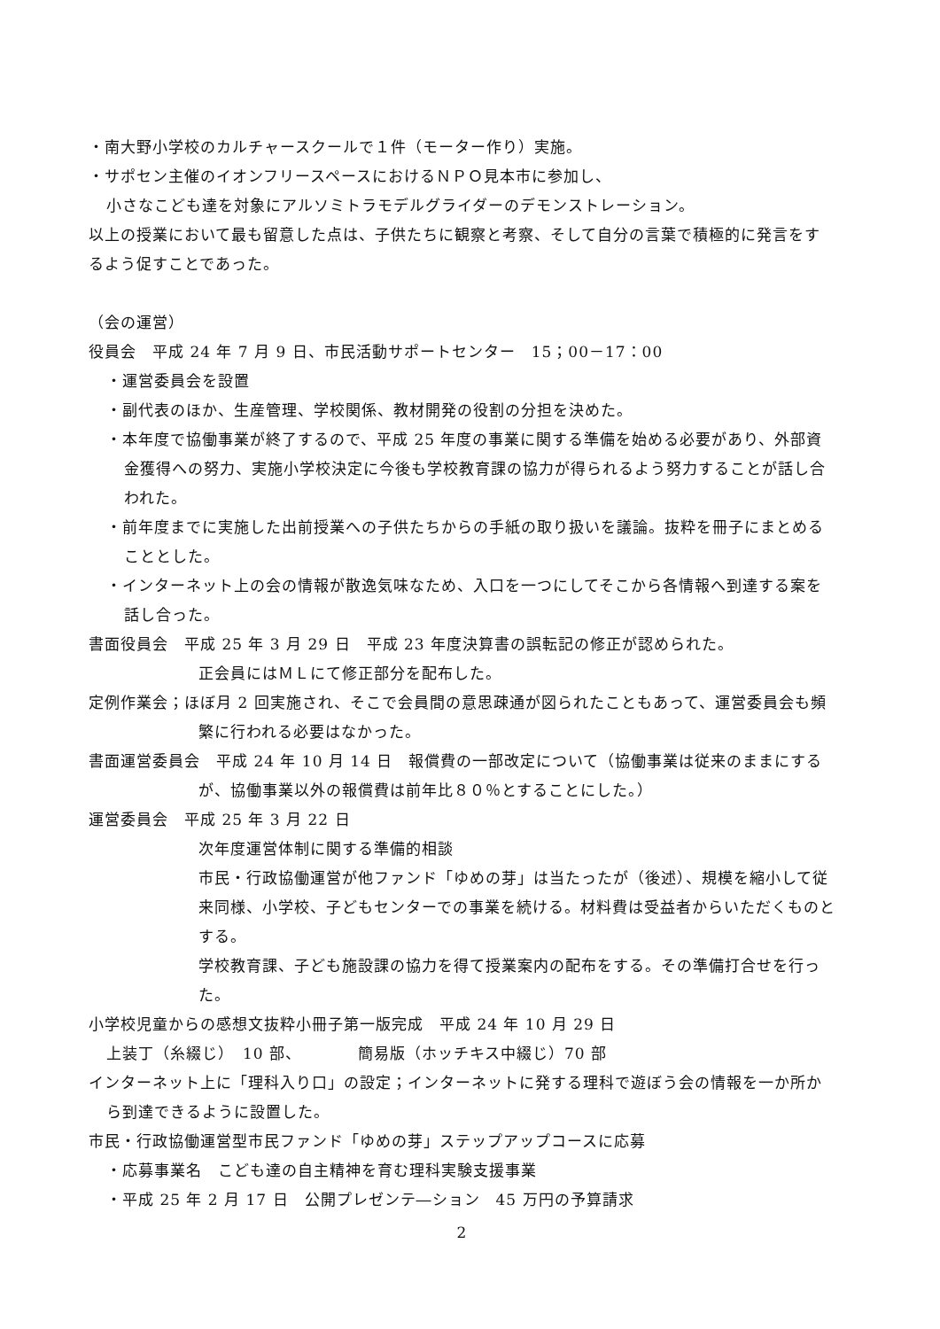・南大野小学校のカルチャースクールで１件（モーター作り）実施。
・サポセン主催のイオンフリースペースにおけるＮＰＯ見本市に参加し、
小さなこども達を対象にアルソミトラモデルグライダーのデモンストレーション。
以上の授業において最も留意した点は、子供たちに観察と考察、そして自分の言葉で積極的に発言をするよう促すことであった。
（会の運営）
役員会　平成 24 年 7 月 9 日、市民活動サポートセンター　15；00－17：00
・運営委員会を設置
・副代表のほか、生産管理、学校関係、教材開発の役割の分担を決めた。
・本年度で協働事業が終了するので、平成 25 年度の事業に関する準備を始める必要があり、外部資金獲得への努力、実施小学校決定に今後も学校教育課の協力が得られるよう努力することが話し合われた。
・前年度までに実施した出前授業への子供たちからの手紙の取り扱いを議論。抜粋を冊子にまとめることとした。
・インターネット上の会の情報が散逸気味なため、入口を一つにしてそこから各情報へ到達する案を話し合った。
書面役員会　平成 25 年 3 月 29 日　平成 23 年度決算書の誤転記の修正が認められた。
正会員にはＭＬにて修正部分を配布した。
定例作業会；ほぼ月 2 回実施され、そこで会員間の意思疎通が図られたこともあって、運営委員会も頻繁に行われる必要はなかった。
書面運営委員会　平成 24 年 10 月 14 日　報償費の一部改定について（協働事業は従来のままにするが、協働事業以外の報償費は前年比８０％とすることにした。）
運営委員会　平成 25 年 3 月 22 日
次年度運営体制に関する準備的相談
市民・行政協働運営が他ファンド「ゆめの芽」は当たったが（後述）、規模を縮小して従来同様、小学校、子どもセンターでの事業を続ける。材料費は受益者からいただくものとする。
学校教育課、子ども施設課の協力を得て授業案内の配布をする。その準備打合せを行った。
小学校児童からの感想文抜粋小冊子第一版完成　平成 24 年 10 月 29 日
上装丁（糸綴じ）　10 部、　　　　簡易版（ホッチキス中綴じ）70 部
インターネット上に「理科入り口」の設定；インターネットに発する理科で遊ぼう会の情報を一か所から到達できるように設置した。
市民・行政協働運営型市民ファンド「ゆめの芽」ステップアップコースに応募
・応募事業名　こども達の自主精神を育む理科実験支援事業
・平成 25 年 2 月 17 日　公開プレゼンテ―ション　45 万円の予算請求
2